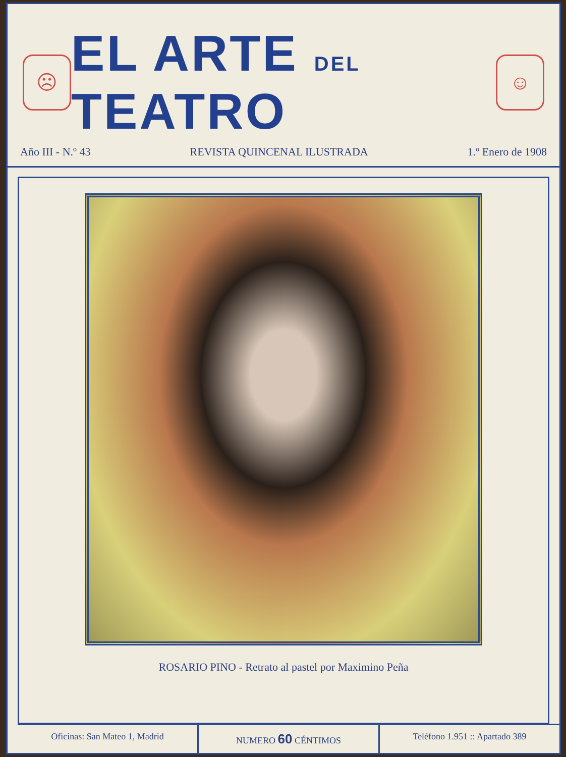☹
EL ARTE DEL TEATRO
☺
Año III - N.º 43 REVISTA QUINCENAL ILUSTRADA 1.º Enero de 1908
ROSARIO PINO - Retrato al pastel por Maximino Peña
Oficinas: San Mateo 1, Madrid NUMERO 60 CÉNTIMOS Teléfono 1.951 :: Apartado 389